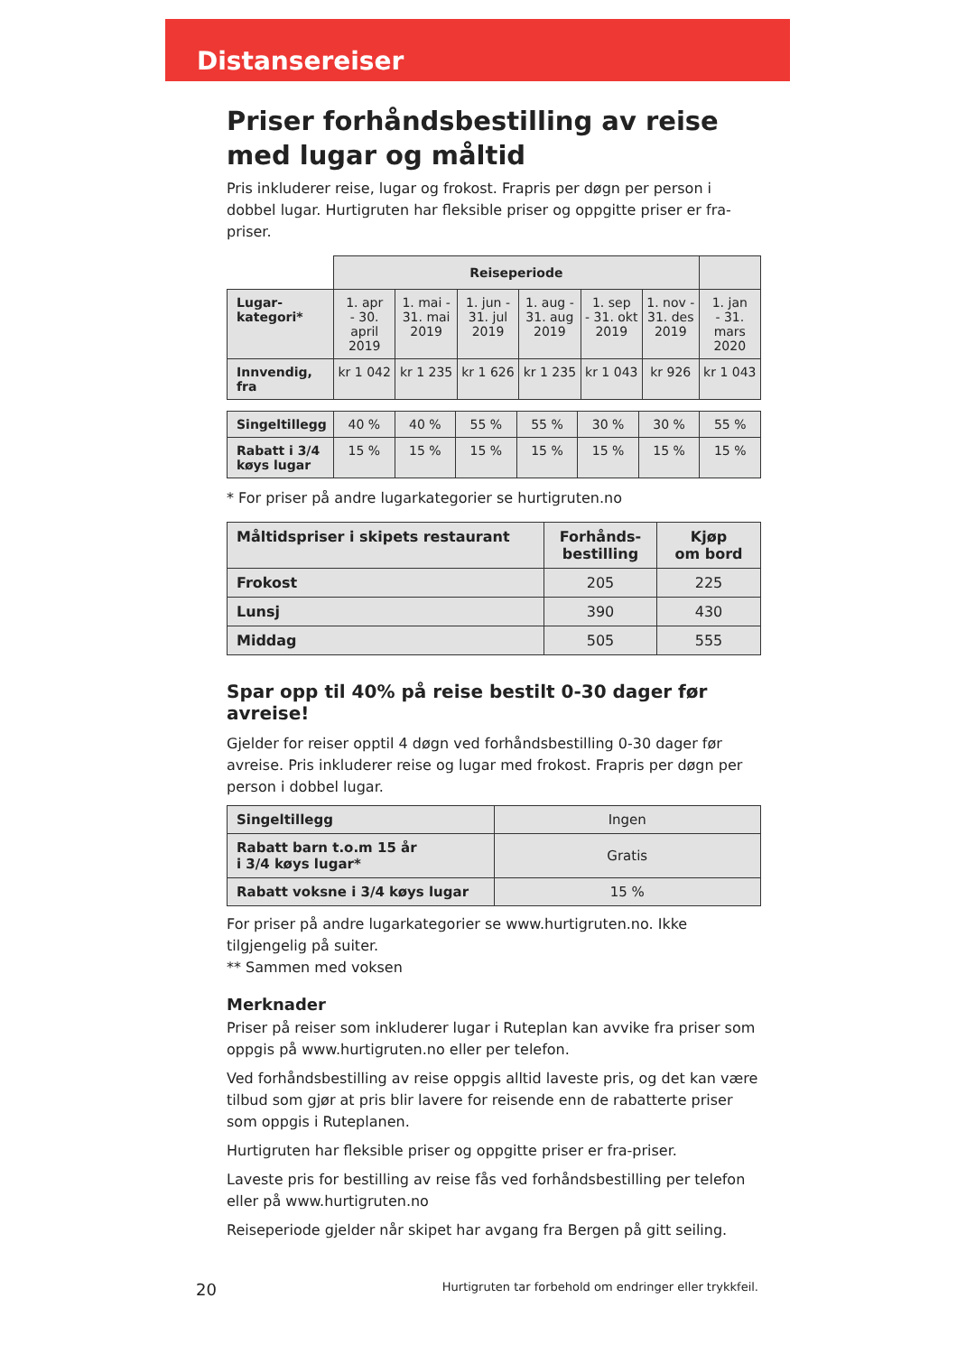Distansereiser
Priser forhåndsbestilling av reise med lugar og måltid
Pris inkluderer reise, lugar og frokost. Frapris per døgn per person i dobbel lugar. Hurtigruten har fleksible priser og oppgitte priser er fra-priser.
| | Reiseperiode | | | | | | |
| --- | --- | --- | --- | --- | --- | --- | --- |
| Lugar- kategori* | 1. apr - 30. april 2019 | 1. mai - 31. mai 2019 | 1. jun - 31. jul 2019 | 1. aug - 31. aug 2019 | 1. sep - 31. okt 2019 | 1. nov - 31. des 2019 | 1. jan - 31. mars 2020 |
| Innvendig, fra | kr 1 042 | kr 1 235 | kr 1 626 | kr 1 235 | kr 1 043 | kr 926 | kr 1 043 |
| Singeltillegg | 40 % | 40 % | 55 % | 55 % | 30 % | 30 % | 55 % |
| Rabatt i 3/4 køys lugar | 15 % | 15 % | 15 % | 15 % | 15 % | 15 % | 15 % |
* For priser på andre lugarkategorier se hurtigruten.no
| Måltidspriser i skipets restaurant | Forhånds- bestilling | Kjøp om bord |
| --- | --- | --- |
| Frokost | 205 | 225 |
| Lunsj | 390 | 430 |
| Middag | 505 | 555 |
Spar opp til 40% på reise bestilt 0-30 dager før avreise!
Gjelder for reiser opptil 4 døgn ved forhåndsbestilling 0-30 dager før avreise. Pris inkluderer reise og lugar med frokost. Frapris per døgn per person i dobbel lugar.
| Singeltillegg | Ingen |
| Rabatt barn t.o.m 15 år i 3/4 køys lugar* | Gratis |
| Rabatt voksne i 3/4 køys lugar | 15 % |
For priser på andre lugarkategorier se www.hurtigruten.no. Ikke tilgjengelig på suiter.
** Sammen med voksen
Merknader
Priser på reiser som inkluderer lugar i Ruteplan kan avvike fra priser som oppgis på www.hurtigruten.no eller per telefon.
Ved forhåndsbestilling av reise oppgis alltid laveste pris, og det kan være tilbud som gjør at pris blir lavere for reisende enn de rabatterte priser som oppgis i Ruteplanen.
Hurtigruten har fleksible priser og oppgitte priser er fra-priser.
Laveste pris for bestilling av reise fås ved forhåndsbestilling per telefon eller på www.hurtigruten.no
Reiseperiode gjelder når skipet har avgang fra Bergen på gitt seiling.
20 Hurtigruten tar forbehold om endringer eller trykkfeil.